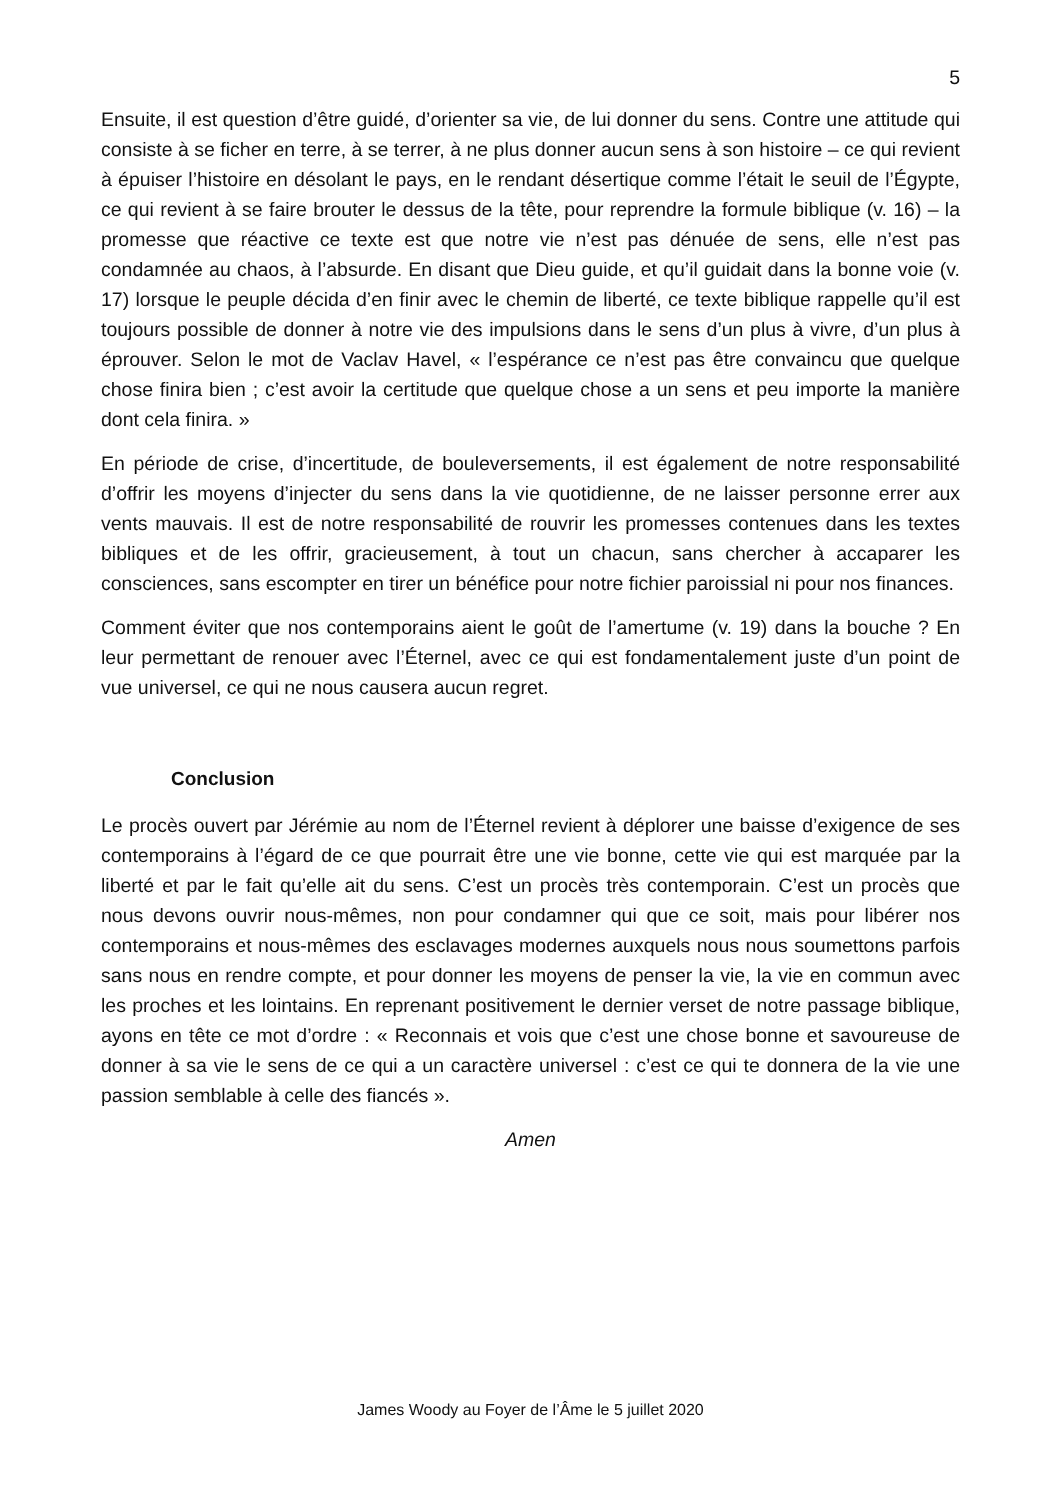5
Ensuite, il est question d’être guidé, d’orienter sa vie, de lui donner du sens. Contre une attitude qui consiste à se ficher en terre, à se terrer, à ne plus donner aucun sens à son histoire – ce qui revient à épuiser l’histoire en désolant le pays, en le rendant désertique comme l’était le seuil de l’Égypte, ce qui revient à se faire brouter le dessus de la tête, pour reprendre la formule biblique (v. 16) – la promesse que réactive ce texte est que notre vie n’est pas dénuée de sens, elle n’est pas condamnée au chaos, à l’absurde. En disant que Dieu guide, et qu’il guidait dans la bonne voie (v. 17) lorsque le peuple décida d’en finir avec le chemin de liberté, ce texte biblique rappelle qu’il est toujours possible de donner à notre vie des impulsions dans le sens d’un plus à vivre, d’un plus à éprouver. Selon le mot de Vaclav Havel, « l’espérance ce n’est pas être convaincu que quelque chose finira bien ; c’est avoir la certitude que quelque chose a un sens et peu importe la manière dont cela finira. »
En période de crise, d’incertitude, de bouleversements, il est également de notre responsabilité d’offrir les moyens d’injecter du sens dans la vie quotidienne, de ne laisser personne errer aux vents mauvais. Il est de notre responsabilité de rouvrir les promesses contenues dans les textes bibliques et de les offrir, gracieusement, à tout un chacun, sans chercher à accaparer les consciences, sans escompter en tirer un bénéfice pour notre fichier paroissial ni pour nos finances.
Comment éviter que nos contemporains aient le goût de l’amertume (v. 19) dans la bouche ? En leur permettant de renouer avec l’Éternel, avec ce qui est fondamentalement juste d’un point de vue universel, ce qui ne nous causera aucun regret.
Conclusion
Le procès ouvert par Jérémie au nom de l’Éternel revient à déplorer une baisse d’exigence de ses contemporains à l’égard de ce que pourrait être une vie bonne, cette vie qui est marquée par la liberté et par le fait qu’elle ait du sens. C’est un procès très contemporain. C’est un procès que nous devons ouvrir nous-mêmes, non pour condamner qui que ce soit, mais pour libérer nos contemporains et nous-mêmes des esclavages modernes auxquels nous nous soumettons parfois sans nous en rendre compte, et pour donner les moyens de penser la vie, la vie en commun avec les proches et les lointains. En reprenant positivement le dernier verset de notre passage biblique, ayons en tête ce mot d’ordre : « Reconnais et vois que c’est une chose bonne et savoureuse de donner à sa vie le sens de ce qui a un caractère universel : c’est ce qui te donnera de la vie une passion semblable à celle des fiancés ».
Amen
James Woody au Foyer de l’Âme le 5 juillet 2020